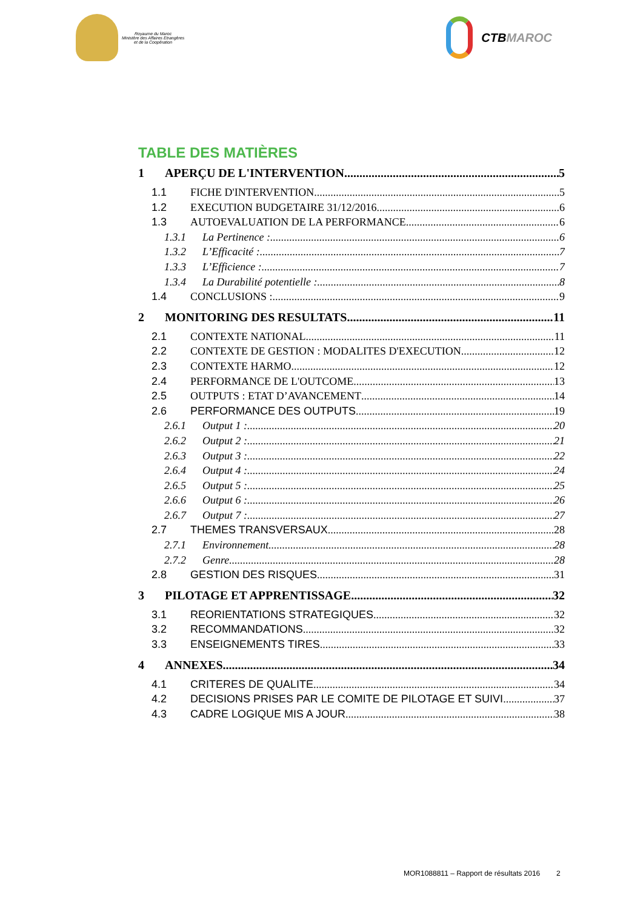Royaume du Maroc
Ministère des Affaires Etrangères
et de la Coopération
CTB MAROC
TABLE DES MATIÈRES
1 APERÇU DE L'INTERVENTION 5
1.1 FICHE D'INTERVENTION 5
1.2 EXECUTION BUDGETAIRE 31/12/2016 6
1.3 AUTOEVALUATION DE LA PERFORMANCE 6
1.3.1 La Pertinence : 6
1.3.2 L’Efficacité : 7
1.3.3 L’Efficience : 7
1.3.4 La Durabilité potentielle : 8
1.4 CONCLUSIONS : 9
2 MONITORING DES RESULTATS 11
2.1 CONTEXTE NATIONAL 11
2.2 CONTEXTE DE GESTION : MODALITES D'EXECUTION 12
2.3 CONTEXTE HARMO 12
2.4 PERFORMANCE DE L'OUTCOME 13
2.5 OUTPUTS : ETAT D’AVANCEMENT 14
2.6 PERFORMANCE DES OUTPUTS 19
2.6.1 Output 1 : 20
2.6.2 Output 2 : 21
2.6.3 Output 3 : 22
2.6.4 Output 4 : 24
2.6.5 Output 5 : 25
2.6.6 Output 6 : 26
2.6.7 Output 7 : 27
2.7 THEMES TRANSVERSAUX 28
2.7.1 Environnement 28
2.7.2 Genre 28
2.8 GESTION DES RISQUES 31
3 PILOTAGE ET APPRENTISSAGE 32
3.1 REORIENTATIONS STRATEGIQUES 32
3.2 RECOMMANDATIONS 32
3.3 ENSEIGNEMENTS TIRES 33
4 ANNEXES 34
4.1 CRITERES DE QUALITE 34
4.2 DECISIONS PRISES PAR LE COMITE DE PILOTAGE ET SUIVI 37
4.3 CADRE LOGIQUE MIS A JOUR 38
MOR1088811 – Rapport de résultats 2016 2